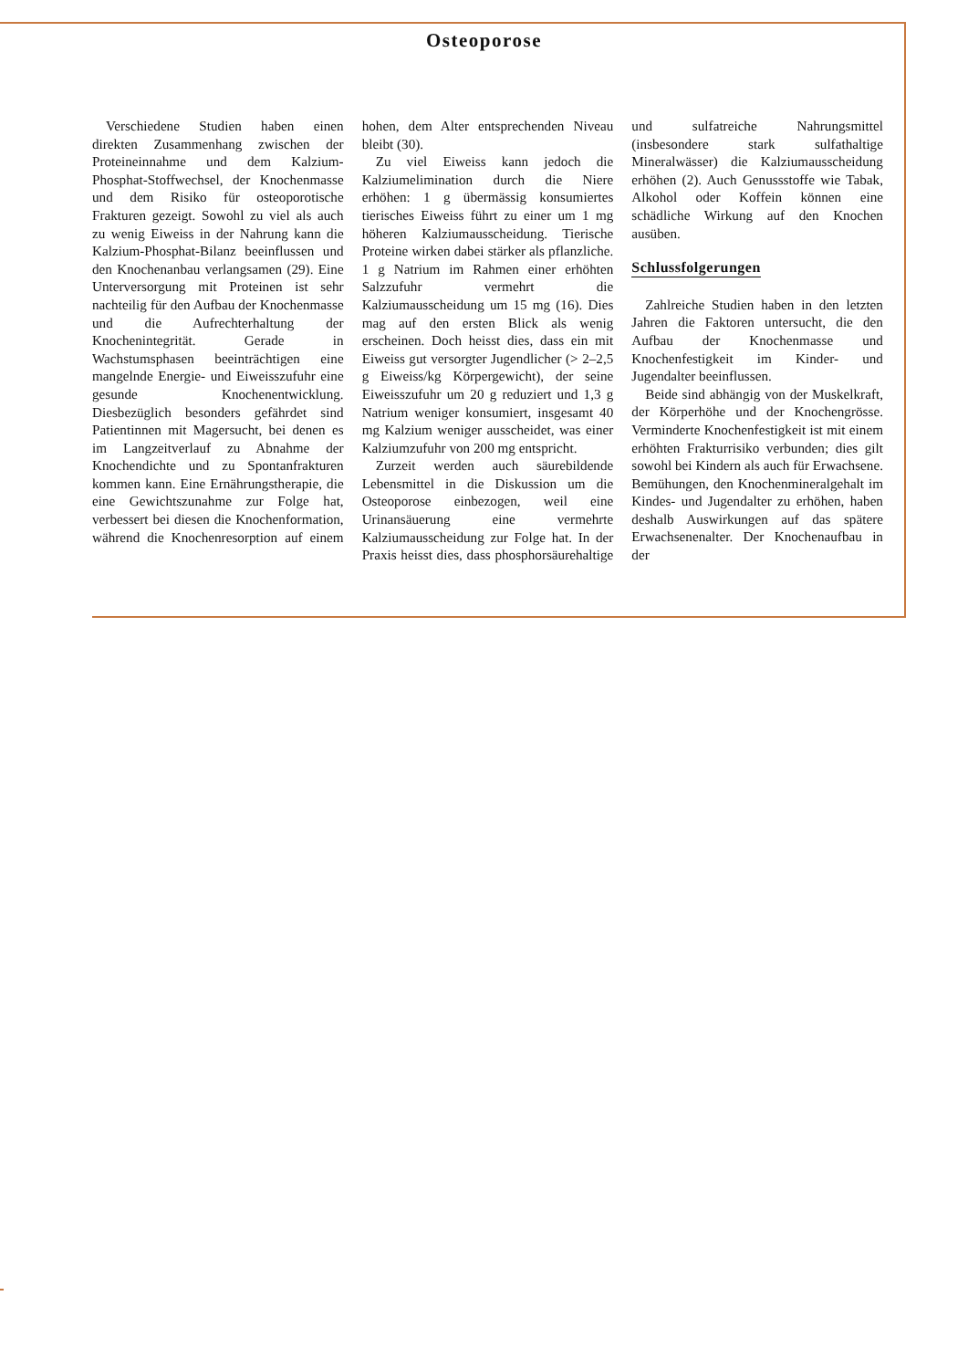Osteoporose
Verschiedene Studien haben einen direkten Zusammenhang zwischen der Proteineinnahme und dem Kalzium-Phosphat-Stoffwechsel, der Knochenmasse und dem Risiko für osteoporotische Frakturen gezeigt. Sowohl zu viel als auch zu wenig Eiweiss in der Nahrung kann die Kalzium-Phosphat-Bilanz beeinflussen und den Knochenanbau verlangsamen (29). Eine Unterversorgung mit Proteinen ist sehr nachteilig für den Aufbau der Knochenmasse und die Aufrechterhaltung der Knochenintegrität. Gerade in Wachstumsphasen beeinträchtigen eine mangelnde Energie- und Eiweisszufuhr eine gesunde Knochenentwicklung. Diesbezüglich besonders gefährdet sind Patientinnen mit Magersucht, bei denen es im Langzeitverlauf zu Abnahme der Knochendichte und zu Spontanfrakturen kommen kann. Eine Ernährungstherapie, die eine Gewichtszunahme zur Folge hat, verbessert bei diesen die Knochenformation, während die Knochenresorption auf einem hohen, dem Alter entsprechenden Niveau bleibt (30).
Zu viel Eiweiss kann jedoch die Kalziumelimination durch die Niere erhöhen: 1 g übermässig konsumiertes tierisches Eiweiss führt zu einer um 1 mg höheren Kalziumausscheidung. Tierische Proteine wirken dabei stärker als pflanzliche. 1 g Natrium im Rahmen einer erhöhten Salzzufuhr vermehrt die Kalziumausscheidung um 15 mg (16). Dies mag auf den ersten Blick als wenig erscheinen. Doch heisst dies, dass ein mit Eiweiss gut versorgter Jugendlicher (> 2–2,5 g Eiweiss/kg Körpergewicht), der seine Eiweisszufuhr um 20 g reduziert und 1,3 g Natrium weniger konsumiert, insgesamt 40 mg Kalzium weniger ausscheidet, was einer Kalziumzufuhr von 200 mg entspricht.
Zurzeit werden auch säurebildende Lebensmittel in die Diskussion um die Osteoporose einbezogen, weil eine Urinansäuerung eine vermehrte Kalziumausscheidung zur Folge hat. In der Praxis heisst dies, dass phosphorsäurehaltige und sulfatreiche Nahrungsmittel (insbesondere stark sulfathaltige Mineralwässer) die Kalziumausscheidung erhöhen (2). Auch Genussstoffe wie Tabak, Alkohol oder Koffein können eine schädliche Wirkung auf den Knochen ausüben.
Schlussfolgerungen
Zahlreiche Studien haben in den letzten Jahren die Faktoren untersucht, die den Aufbau der Knochenmasse und Knochenfestigkeit im Kinder- und Jugendalter beeinflussen.
Beide sind abhängig von der Muskelkraft, der Körperhöhe und der Knochengrösse. Verminderte Knochenfestigkeit ist mit einem erhöhten Frakturrisiko verbunden; dies gilt sowohl bei Kindern als auch für Erwachsene. Bemühungen, den Knochenmineralgehalt im Kindes- und Jugendalter zu erhöhen, haben deshalb Auswirkungen auf das spätere Erwachsenenalter. Der Knochenaufbau in der